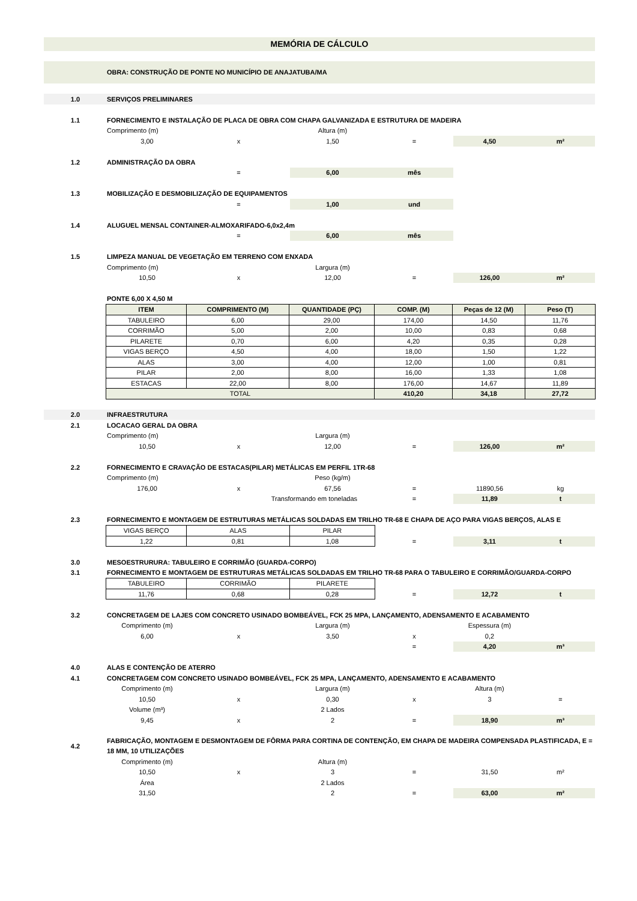MEMÓRIA DE CÁLCULO
OBRA: CONSTRUÇÃO DE PONTE NO MUNICÍPIO DE ANAJATUBA/MA
| 1.0 | SERVIÇOS PRELIMINARES | | | | | |
| 1.1 | FORNECIMENTO E INSTALAÇÃO DE PLACA DE OBRA COM CHAPA GALVANIZADA E ESTRUTURA DE MADEIRA | | | | | |
| | Comprimento (m) | | Altura (m) | | | |
| | 3,00 | x | 1,50 | = | 4,50 | m² |
| 1.2 | ADMINISTRAÇÃO DA OBRA | | | | | |
| | | = | 6,00 | mês | | |
| 1.3 | MOBILIZAÇÃO E DESMOBILIZAÇÃO DE EQUIPAMENTOS | | | | | |
| | | = | 1,00 | und | | |
| 1.4 | ALUGUEL MENSAL CONTAINER-ALMOXARIFADO-6,0x2,4m | | | | | |
| | | = | 6,00 | mês | | |
| 1.5 | LIMPEZA MANUAL DE VEGETAÇÃO EM TERRENO COM ENXADA | | | | | |
| | Comprimento (m) | | Largura (m) | | | |
| | 10,50 | x | 12,00 | = | 126,00 | m² |
| | PONTE 6,00 X 4,50 M | | | | | |
| ITEM | COMPRIMENTO (M) | QUANTIDADE (PÇ) | COMP. (M) | Peças de 12 (M) | Peso (T) |
| --- | --- | --- | --- | --- | --- |
| TABULEIRO | 6,00 | 29,00 | 174,00 | 14,50 | 11,76 |
| CORRIMÃO | 5,00 | 2,00 | 10,00 | 0,83 | 0,68 |
| PILARETE | 0,70 | 6,00 | 4,20 | 0,35 | 0,28 |
| VIGAS BERÇO | 4,50 | 4,00 | 18,00 | 1,50 | 1,22 |
| ALAS | 3,00 | 4,00 | 12,00 | 1,00 | 0,81 |
| PILAR | 2,00 | 8,00 | 16,00 | 1,33 | 1,08 |
| ESTACAS | 22,00 | 8,00 | 176,00 | 14,67 | 11,89 |
| TOTAL | | | 410,20 | 34,18 | 27,72 |
| 2.0 | INFRAESTRUTURA | | | | | |
| 2.1 | LOCACAO GERAL DA OBRA | | | | | |
| | Comprimento (m) | | Largura (m) | | | |
| | 10,50 | x | 12,00 | = | 126,00 | m² |
| 2.2 | FORNECIMENTO E CRAVAÇÃO DE ESTACAS(PILAR) METÁLICAS EM PERFIL 1TR-68 | | | | | |
| | Comprimento (m) | | Peso (kg/m) | | | |
| | 176,00 | x | 67,56 | = | 11890,56 | kg |
| | | Transformando em toneladas | | = | 11,89 | t |
| 2.3 | FORNECIMENTO E MONTAGEM DE ESTRUTURAS METÁLICAS SOLDADAS EM TRILHO TR-68 E CHAPA DE AÇO PARA VIGAS BERÇOS, ALAS E | | | | | |
| VIGAS BERÇO | ALAS | PILAR |
| 1,22 | 0,81 | 1,08 |
| = | 3,11 | t |
| 3.0 | MESOESTRURURA: TABULEIRO E CORRIMÃO (GUARDA-CORPO) |
| 3.1 | FORNECIMENTO E MONTAGEM DE ESTRUTURAS METÁLICAS SOLDADAS EM TRILHO TR-68 PARA O TABULEIRO E CORRIMÃO/GUARDA-CORPO |
| TABULEIRO | CORRIMÃO | PILARETE |
| 11,76 | 0,68 | 0,28 |
| = | 12,72 | t |
| 3.2 | CONCRETAGEM DE LAJES COM CONCRETO USINADO BOMBEÁVEL, FCK 25 MPA, LANÇAMENTO, ADENSAMENTO E ACABAMENTO | | | | | |
| | Comprimento (m) | | Largura (m) | | Espessura (m) | |
| | 6,00 | x | 3,50 | x | 0,2 | |
| | | | | = | 4,20 | m³ |
| 4.0 | ALAS E CONTENÇÃO DE ATERRO | | | | | |
| 4.1 | CONCRETAGEM COM CONCRETO USINADO BOMBEÁVEL, FCK 25 MPA, LANÇAMENTO, ADENSAMENTO E ACABAMENTO | | | | | |
| | Comprimento (m) | | Largura (m) | | Altura (m) | |
| | 10,50 | x | 0,30 | x | 3 | = |
| | Volume (m³) | | 2 Lados | | | |
| | 9,45 | x | 2 | = | 18,90 | m³ |
| 4.2 | FABRICAÇÃO, MONTAGEM E DESMONTAGEM DE FÔRMA PARA CORTINA DE CONTENÇÃO, EM CHAPA DE MADEIRA COMPENSADA PLASTIFICADA, E = 18 MM, 10 UTILIZAÇÕES | | | | | |
| | Comprimento (m) | | Altura (m) | | | |
| | 10,50 | x | 3 | = | 31,50 | m² |
| | Área | | 2 Lados | | | |
| | 31,50 | | 2 | = | 63,00 | m² |